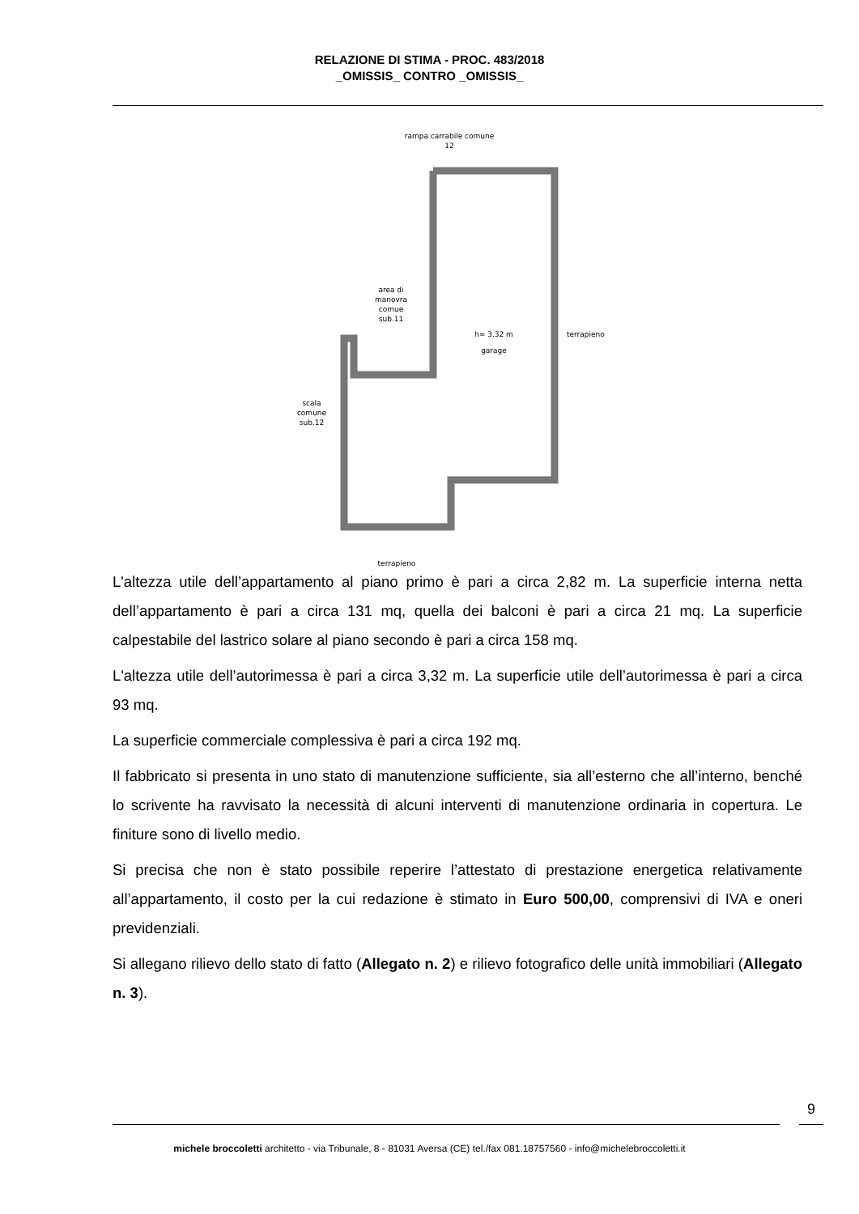RELAZIONE DI STIMA - PROC. 483/2018
_OMISSIS_ CONTRO _OMISSIS_
rampa carrabile comune
12
area di
manovra
comue
sub.11
h= 3.32 m
garage
terrapieno
scala
comune
sub.12
terrapieno
L'altezza utile dell’appartamento al piano primo è pari a circa 2,82 m. La superficie interna netta dell’appartamento è pari a circa 131 mq, quella dei balconi è pari a circa 21 mq. La superficie calpestabile del lastrico solare al piano secondo è pari a circa 158 mq.
L'altezza utile dell’autorimessa è pari a circa 3,32 m. La superficie utile dell’autorimessa è pari a circa 93 mq.
La superficie commerciale complessiva è pari a circa 192 mq.
Il fabbricato si presenta in uno stato di manutenzione sufficiente, sia all’esterno che all’interno, benché lo scrivente ha ravvisato la necessità di alcuni interventi di manutenzione ordinaria in copertura. Le finiture sono di livello medio.
Si precisa che non è stato possibile reperire l’attestato di prestazione energetica relativamente all’appartamento, il costo per la cui redazione è stimato in Euro 500,00, comprensivi di IVA e oneri previdenziali.
Si allegano rilievo dello stato di fatto (Allegato n. 2) e rilievo fotografico delle unità immobiliari (Allegato n. 3).
9
michele broccoletti architetto - via Tribunale, 8 - 81031 Aversa (CE) tel./fax 081.18757560 - info@michelebroccoletti.it